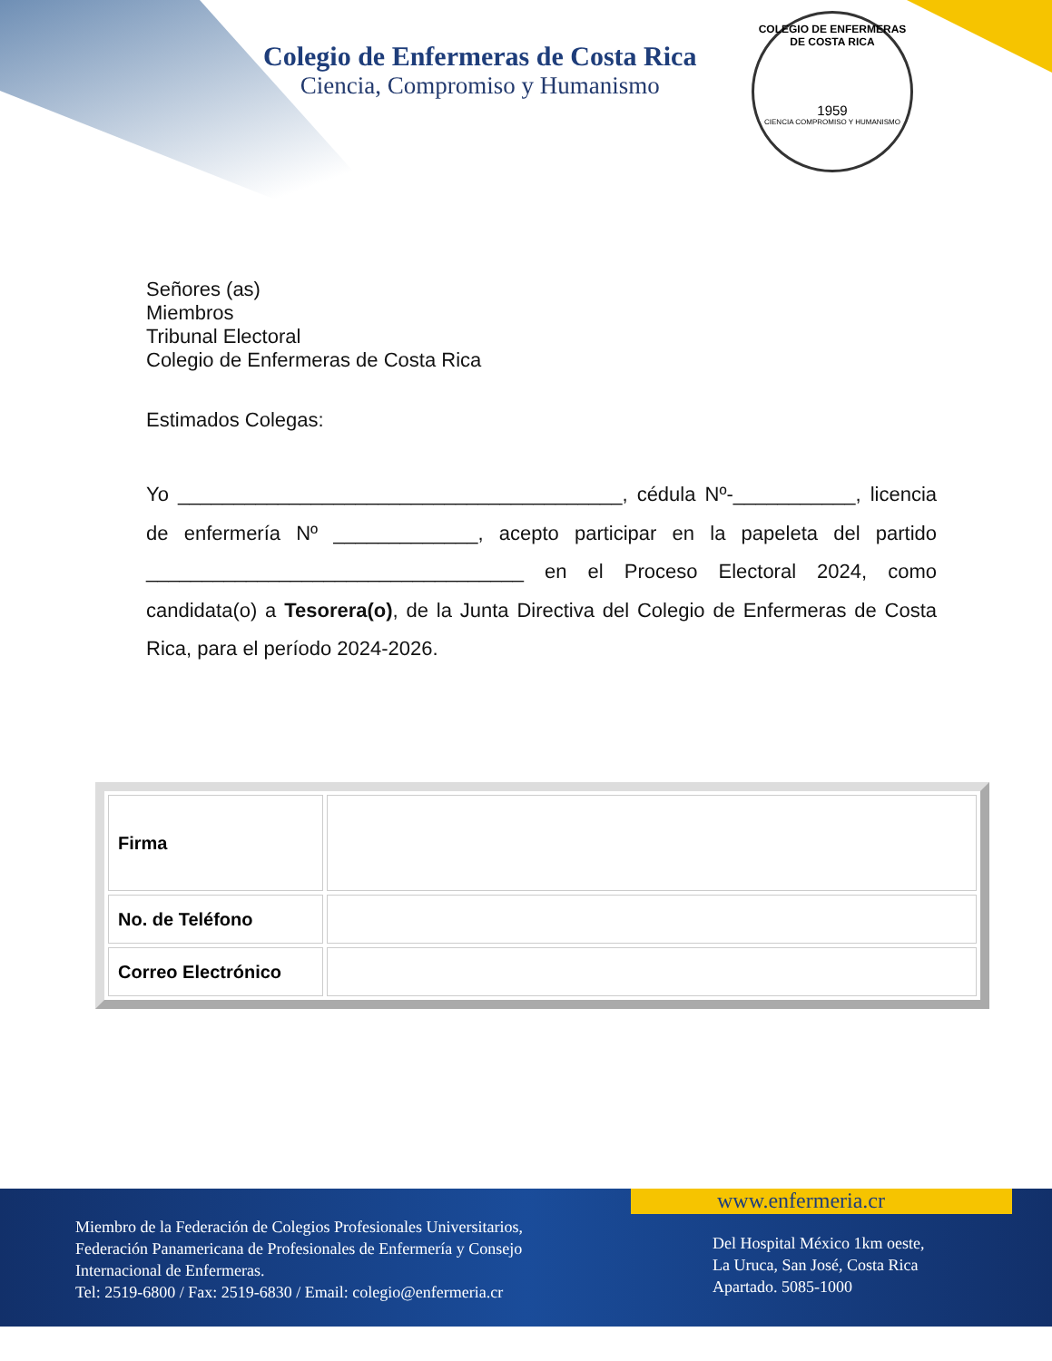Colegio de Enfermeras de Costa Rica
Ciencia, Compromiso y Humanismo
COLEGIO DE ENFERMERAS DE COSTA RICA
1959
CIENCIA COMPROMISO Y HUMANISMO
Señores (as)
Miembros
Tribunal Electoral
Colegio de Enfermeras de Costa Rica
Estimados Colegas:
Yo ________________________________________, cédula Nº-___________, licencia de enfermería Nº _____________, acepto participar en la papeleta del partido __________________________________ en el Proceso Electoral 2024, como candidata(o) a Tesorera(o), de la Junta Directiva del Colegio de Enfermeras de Costa Rica, para el período 2024-2026.
| Firma | |
| No. de Teléfono | |
| Correo Electrónico | |
www.enfermeria.cr
Miembro de la Federación de Colegios Profesionales Universitarios,
Federación Panamericana de Profesionales de Enfermería y Consejo
Internacional de Enfermeras.
Tel: 2519-6800 / Fax: 2519-6830 / Email: colegio@enfermeria.cr
Del Hospital México 1km oeste,
La Uruca, San José, Costa Rica
Apartado. 5085-1000